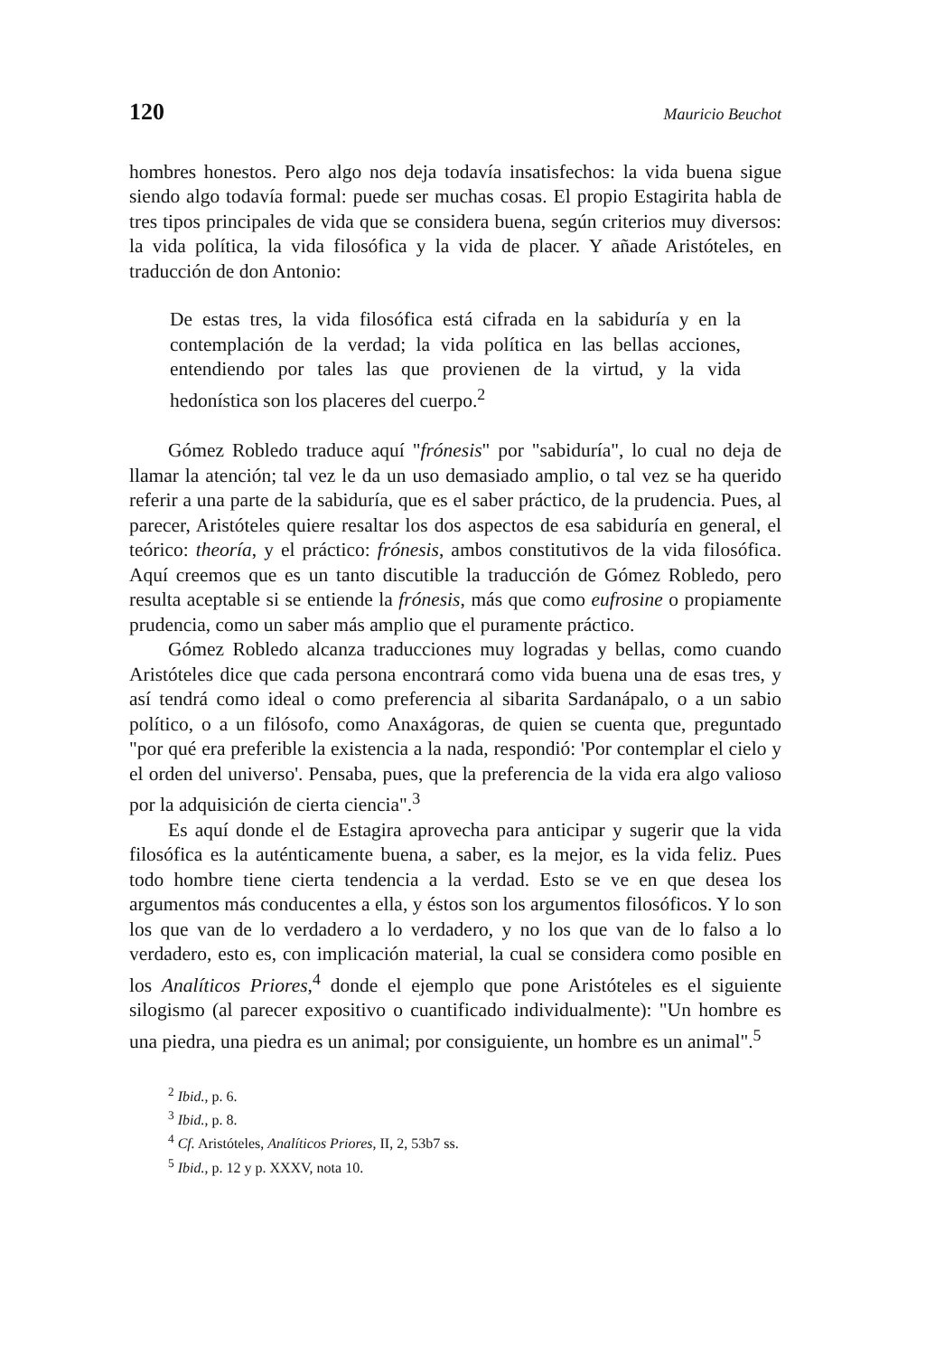120 Mauricio Beuchot
hombres honestos. Pero algo nos deja todavía insatisfechos: la vida buena sigue siendo algo todavía formal: puede ser muchas cosas. El propio Estagirita habla de tres tipos principales de vida que se considera buena, según criterios muy diversos: la vida política, la vida filosófica y la vida de placer. Y añade Aristóteles, en traducción de don Antonio:
De estas tres, la vida filosófica está cifrada en la sabiduría y en la contemplación de la verdad; la vida política en las bellas acciones, entendiendo por tales las que provienen de la virtud, y la vida hedonística son los placeres del cuerpo.<sup>2</sup>
Gómez Robledo traduce aquí "frónesis" por "sabiduría", lo cual no deja de llamar la atención; tal vez le da un uso demasiado amplio, o tal vez se ha querido referir a una parte de la sabiduría, que es el saber práctico, de la prudencia. Pues, al parecer, Aristóteles quiere resaltar los dos aspectos de esa sabiduría en general, el teórico: theoría, y el práctico: frónesis, ambos constitutivos de la vida filosófica. Aquí creemos que es un tanto discutible la traducción de Gómez Robledo, pero resulta aceptable si se entiende la frónesis, más que como eufrosine o propiamente prudencia, como un saber más amplio que el puramente práctico.
Gómez Robledo alcanza traducciones muy logradas y bellas, como cuando Aristóteles dice que cada persona encontrará como vida buena una de esas tres, y así tendrá como ideal o como preferencia al sibarita Sardanápalo, o a un sabio político, o a un filósofo, como Anaxágoras, de quien se cuenta que, preguntado "por qué era preferible la existencia a la nada, respondió: 'Por contemplar el cielo y el orden del universo'. Pensaba, pues, que la preferencia de la vida era algo valioso por la adquisición de cierta ciencia".<sup>3</sup>
Es aquí donde el de Estagira aprovecha para anticipar y sugerir que la vida filosófica es la auténticamente buena, a saber, es la mejor, es la vida feliz. Pues todo hombre tiene cierta tendencia a la verdad. Esto se ve en que desea los argumentos más conducentes a ella, y éstos son los argumentos filosóficos. Y lo son los que van de lo verdadero a lo verdadero, y no los que van de lo falso a lo verdadero, esto es, con implicación material, la cual se considera como posible en los Analíticos Priores,<sup>4</sup> donde el ejemplo que pone Aristóteles es el siguiente silogismo (al parecer expositivo o cuantificado individualmente): "Un hombre es una piedra, una piedra es un animal; por consiguiente, un hombre es un animal".<sup>5</sup>
<sup>2</sup> Ibid., p. 6.
<sup>3</sup> Ibid., p. 8.
<sup>4</sup> Cf. Aristóteles, Analíticos Priores, II, 2, 53b7 ss.
<sup>5</sup> Ibid., p. 12 y p. XXXV, nota 10.